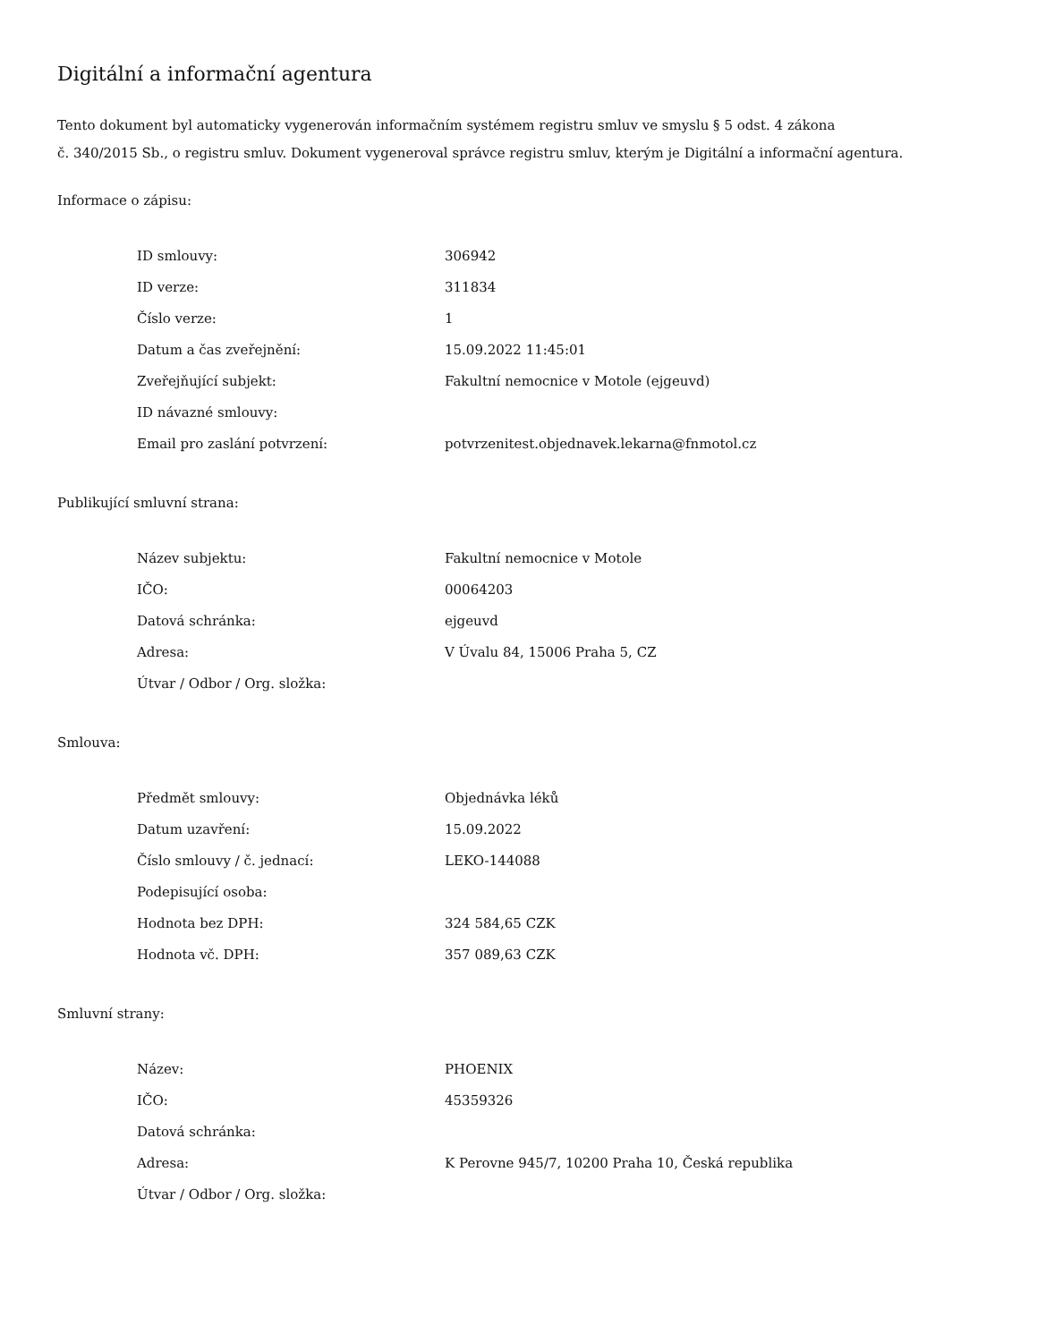Digitální a informační agentura
Tento dokument byl automaticky vygenerován informačním systémem registru smluv ve smyslu § 5 odst. 4 zákona
č. 340/2015 Sb., o registru smluv. Dokument vygeneroval správce registru smluv, kterým je Digitální a informační agentura.
Informace o zápisu:
| ID smlouvy: | 306942 |
| ID verze: | 311834 |
| Číslo verze: | 1 |
| Datum a čas zveřejnění: | 15.09.2022 11:45:01 |
| Zveřejňující subjekt: | Fakultní nemocnice v Motole (ejgeuvd) |
| ID návazné smlouvy: | |
| Email pro zaslání potvrzení: | potvrzenitest.objednavek.lekarna@fnmotol.cz |
Publikující smluvní strana:
| Název subjektu: | Fakultní nemocnice v Motole |
| IČO: | 00064203 |
| Datová schránka: | ejgeuvd |
| Adresa: | V Úvalu 84, 15006 Praha 5, CZ |
| Útvar / Odbor / Org. složka: | |
Smlouva:
| Předmět smlouvy: | Objednávka léků |
| Datum uzavření: | 15.09.2022 |
| Číslo smlouvy / č. jednací: | LEKO-144088 |
| Podepisující osoba: | |
| Hodnota bez DPH: | 324 584,65 CZK |
| Hodnota vč. DPH: | 357 089,63 CZK |
Smluvní strany:
| Název: | PHOENIX |
| IČO: | 45359326 |
| Datová schránka: | |
| Adresa: | K Perovne 945/7, 10200 Praha 10, Česká republika |
| Útvar / Odbor / Org. složka: | |